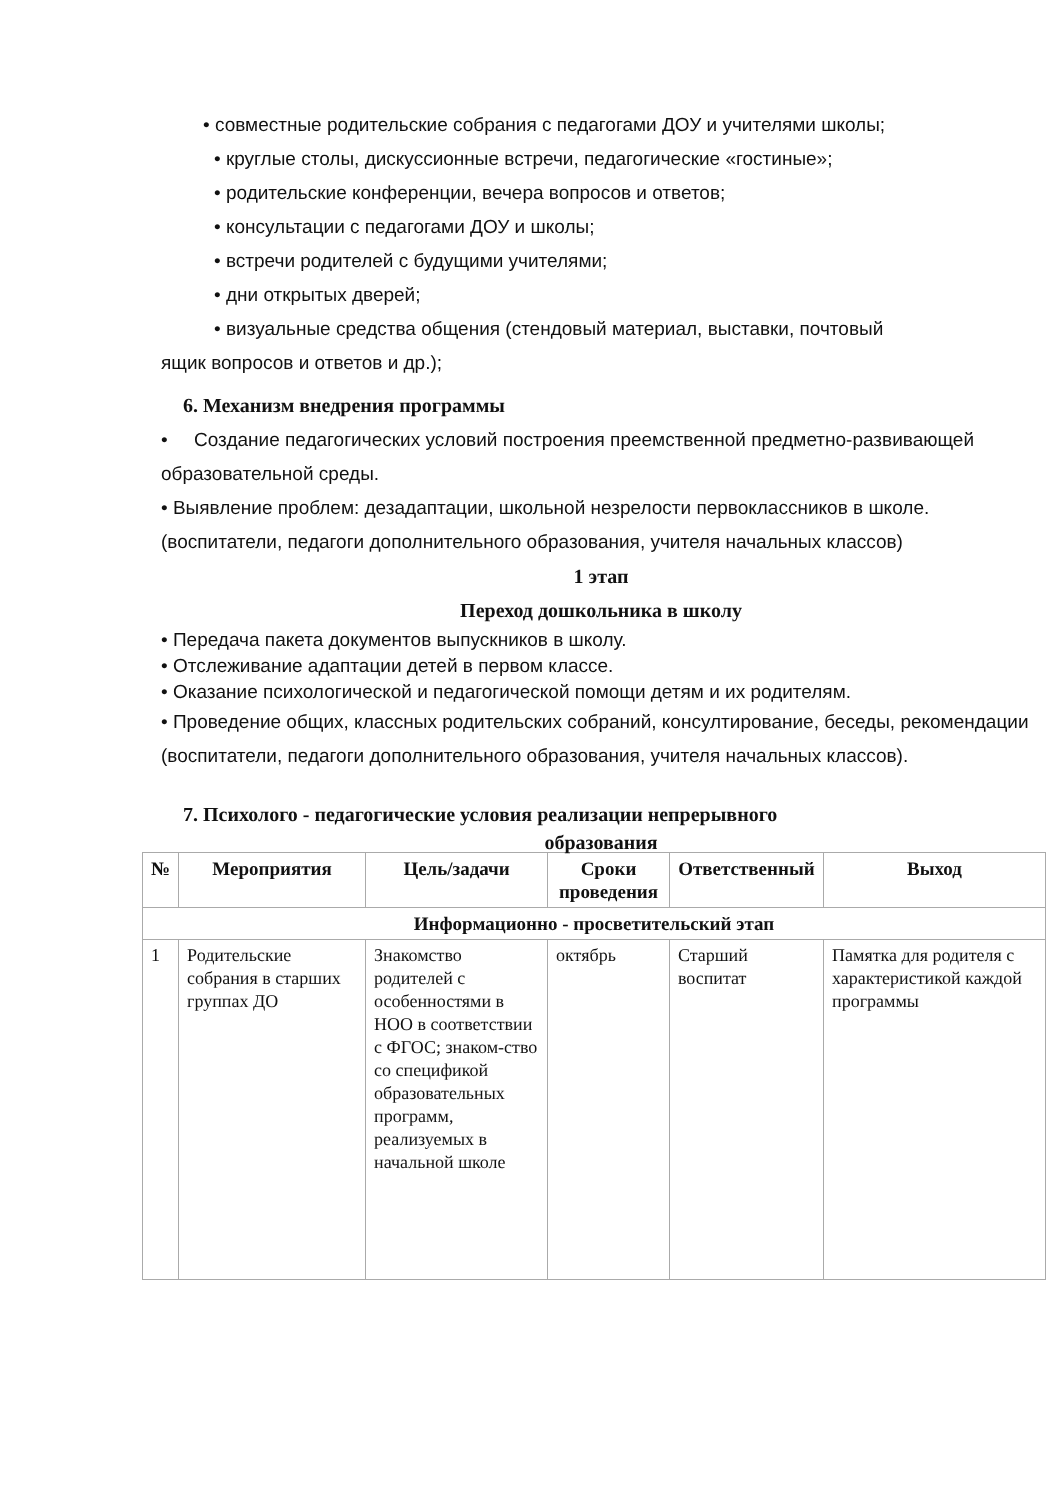• совместные родительские собрания с педагогами ДОУ и учителями школы;
• круглые столы, дискуссионные встречи, педагогические «гостиные»;
• родительские конференции, вечера вопросов и ответов;
• консультации с педагогами ДОУ и школы;
• встречи родителей с будущими учителями;
• дни открытых дверей;
• визуальные средства общения (стендовый материал, выставки, почтовый
ящик вопросов и ответов и др.);
6. Механизм внедрения программы
• Создание педагогических условий построения преемственной предметно-развивающей образовательной среды.
• Выявление проблем: дезадаптации, школьной незрелости первоклассников в школе. (воспитатели, педагоги дополнительного образования, учителя начальных классов)
1 этап
Переход дошкольника в школу
• Передача пакета документов выпускников в школу.
• Отслеживание адаптации детей в первом классе.
• Оказание психологической и педагогической помощи детям и их родителям.
• Проведение общих, классных родительских собраний, консултирование, беседы, рекомендации (воспитатели, педагоги дополнительного образования, учителя начальных классов).
7. Психолого - педагогические условия реализации непрерывного
образования
| № | Мероприятия | Цель/задачи | Сроки проведения | Ответственный | Выход |
| --- | --- | --- | --- | --- | --- |
| Информационно - просветительский этап | | | | | |
| 1 | Родительские собрания в старших группах ДО | Знакомство родителей с особенностями в НОО в соответствии с ФГОС; знаком-ство со спецификой образовательных программ, реализуемых в начальной школе | октябрь | Старший воспитат | Памятка для родителя с характеристикой каждой программы |